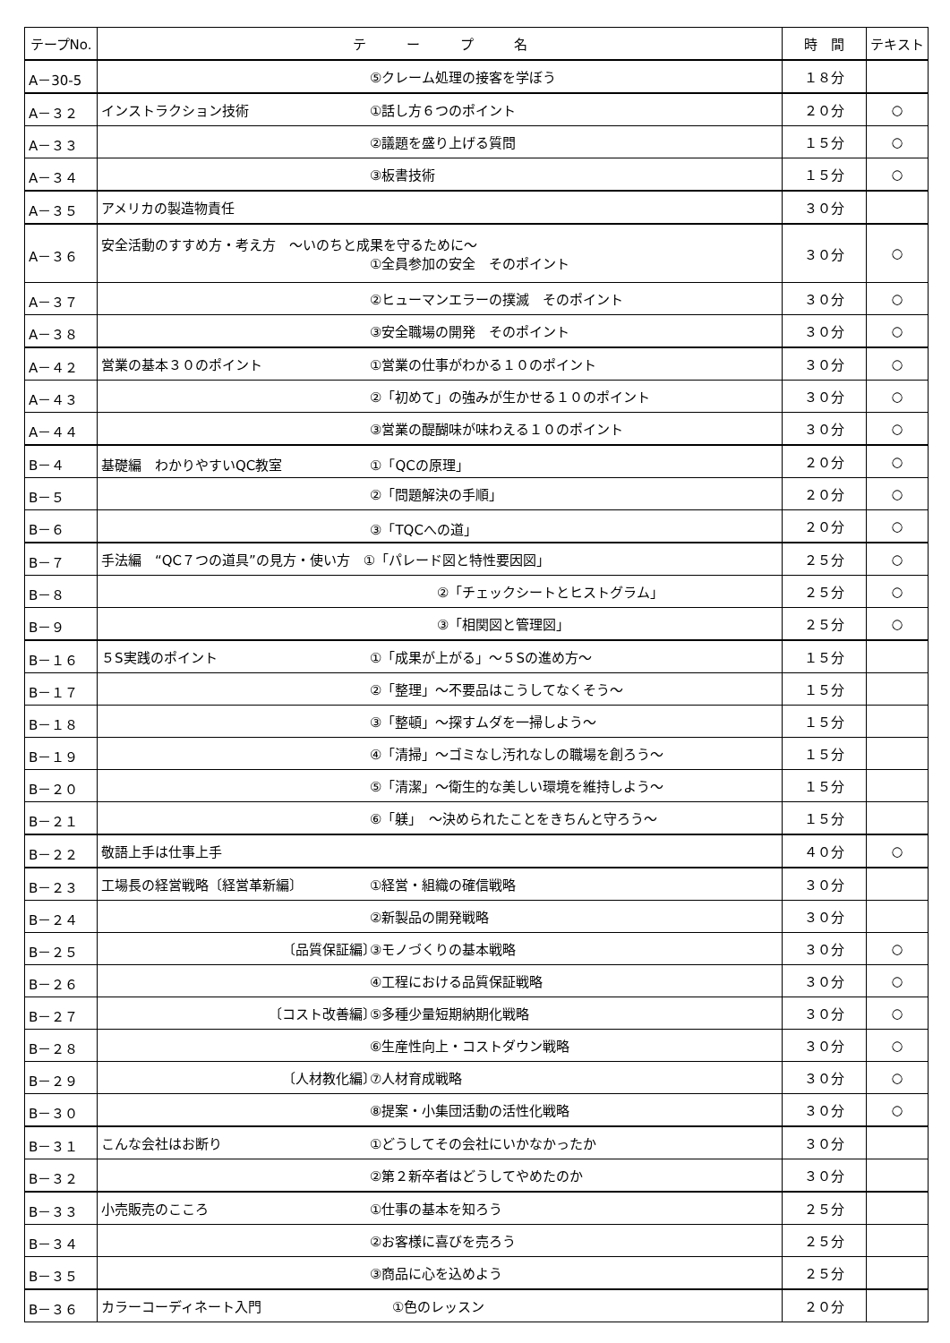| テープNo. | テ ー プ 名 | 時 間 | テキスト |
| --- | --- | --- | --- |
| A－30-5 | ⑤クレーム処理の接客を学ぼう | １８分 | |
| A－３２ | インストラクション技術 ①話し方６つのポイント | ２０分 | ○ |
| A－３３ | ②議題を盛り上げる質問 | １５分 | ○ |
| A－３４ | ③板書技術 | １５分 | ○ |
| A－３５ | アメリカの製造物責任 | ３０分 | |
| A－３６ | 安全活動のすすめ方・考え方 ～いのちと成果を守るために～ ①全員参加の安全 そのポイント | ３０分 | ○ |
| A－３７ | ②ヒューマンエラーの撲滅 そのポイント | ３０分 | ○ |
| A－３８ | ③安全職場の開発 そのポイント | ３０分 | ○ |
| A－４２ | 営業の基本３０のポイント ①営業の仕事がわかる１０のポイント | ３０分 | ○ |
| A－４３ | ②「初めて」の強みが生かせる１０のポイント | ３０分 | ○ |
| A－４４ | ③営業の醍醐味が味わえる１０のポイント | ３０分 | ○ |
| B－４ | 基礎編 わかりやすいQC教室 ①「QCの原理」 | ２０分 | ○ |
| B－５ | ②「問題解決の手順」 | ２０分 | ○ |
| B－６ | ③「TQCへの道」 | ２０分 | ○ |
| B－７ | 手法編 “QC７つの道具”の見方・使い方 ①「パレード図と特性要因図」 | ２５分 | ○ |
| B－８ | ②「チェックシートとヒストグラム」 | ２５分 | ○ |
| B－９ | ③「相関図と管理図」 | ２５分 | ○ |
| B－１６ | ５S実践のポイント ①「成果が上がる」～５Sの進め方～ | １５分 | |
| B－１７ | ②「整理」～不要品はこうしてなくそう～ | １５分 | |
| B－１８ | ③「整頓」～探すムダを一掃しよう～ | １５分 | |
| B－１９ | ④「清掃」～ゴミなし汚れなしの職場を創ろう～ | １５分 | |
| B－２０ | ⑤「清潔」～衛生的な美しい環境を維持しよう～ | １５分 | |
| B－２１ | ⑥「躾」 ～決められたことをきちんと守ろう～ | １５分 | |
| B－２２ | 敬語上手は仕事上手 | ４０分 | ○ |
| B－２３ | 工場長の経営戦略〔経営革新編〕 ①経営・組織の確信戦略 | ３０分 | |
| B－２４ | ②新製品の開発戦略 | ３０分 | |
| B－２５ | 〔品質保証編〕 ③モノづくりの基本戦略 | ３０分 | ○ |
| B－２６ | ④工程における品質保証戦略 | ３０分 | ○ |
| B－２７ | 〔コスト改善編〕 ⑤多種少量短期納期化戦略 | ３０分 | ○ |
| B－２８ | ⑥生産性向上・コストダウン戦略 | ３０分 | ○ |
| B－２９ | 〔人材教化編〕 ⑦人材育成戦略 | ３０分 | ○ |
| B－３０ | ⑧提案・小集団活動の活性化戦略 | ３０分 | ○ |
| B－３１ | こんな会社はお断り ①どうしてその会社にいかなかったか | ３０分 | |
| B－３２ | ②第２新卒者はどうしてやめたのか | ３０分 | |
| B－３３ | 小売販売のこころ ①仕事の基本を知ろう | ２５分 | |
| B－３４ | ②お客様に喜びを売ろう | ２５分 | |
| B－３５ | ③商品に心を込めよう | ２５分 | |
| B－３６ | カラーコーディネート入門 ①色のレッスン | ２０分 | |